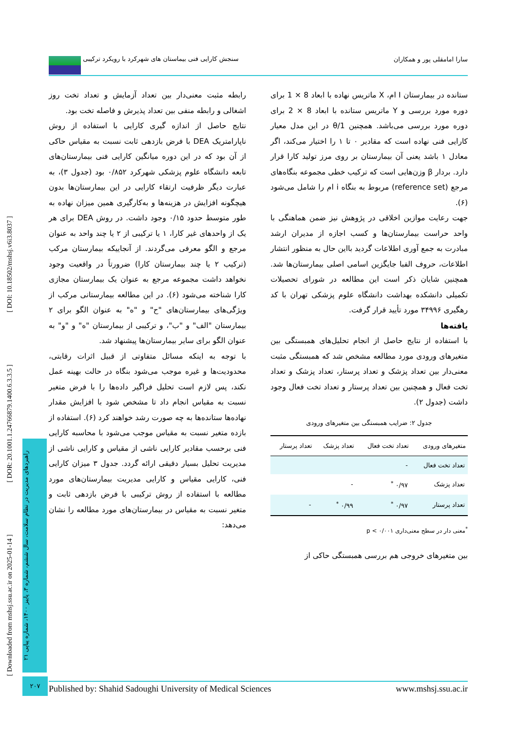سارا امامقلی پور و همکاران سنجش کارایی فنی بیماستان های شهرکرد با رویکرد ترکیبی
ستانده در بیمارستان I ام، X ماتریس نهاده با ابعاد 8 × 1 برای دوره مورد بررسی و Y ماتریس ستانده با ابعاد 8 × 2 برای دوره مورد بررسی می‌باشد. همچنین 1/θ در این مدل معیار کارایی فنی نهاده است که مقادیر ۰ تا ۱ را اختیار می‌کند، اگر معادل ۱ باشد یعنی آن بیمارستان بر روی مرز تولید کارا قرار دارد. بردار β وزن‌هایی است که ترکیب خطی مجموعه بنگاه‌های مرجع (reference set) مربوط به بنگاه i ام را شامل می‌شود (۶).
جهت رعایت موازین اخلاقی در پژوهش نیز ضمن هماهنگی با واحد حراست بیمارستان‌ها و کسب اجازه از مدیران ارشد مبادرت به جمع آوری اطلاعات گردید بااین حال به منظور انتشار اطلاعات، حروف الفبا جایگزین اسامی اصلی بیمارستان‌ها شد. همچنین شایان ذکر است این مطالعه در شورای تحصیلات تکمیلی دانشکده بهداشت دانشگاه علوم پزشکی تهران با کد رهگیری ۳۴۹۹۶ مورد تأیید قرار گرفت.
یافته‌ها
با استفاده از نتایج حاصل از انجام تحلیل‌های همبستگی بین متغیرهای ورودی مورد مطالعه مشخص شد که همبستگی مثبت معنی‌دار بین تعداد پزشک و تعداد پرستار، تعداد پزشک و تعداد تخت فعال و همچنین بین تعداد پرستار و تعداد تخت فعال وجود داشت (جدول ۲).
جدول ۲: ضرایب همبستگی بین متغیرهای ورودی
| متغیرهای ورودی | تعداد تخت فعال | تعداد پزشک | تعداد پرستار |
| --- | --- | --- | --- |
| تعداد تخت فعال | - | | |
| تعداد پزشک | ۰/۹۷ <sup>*</sup> | - | |
| تعداد پرستار | ۰/۹۷ <sup>*</sup> | ۰/۹۹ <sup>*</sup> | - |
<sup>*</sup> معنی دار در سطح معنی‌داری ۰/۰۰۱ > p
بین متغیرهای خروجی هم بررسی همبستگی حاکی از
رابطه مثبت معنی‌دار بین تعداد آزمایش و تعداد تخت روز اشغالی و رابطه منفی بین تعداد پذیرش و فاصله تخت بود.
نتایج حاصل از اندازه گیری کارایی با استفاده از روش ناپارامتریک DEA با فرض بازدهی ثابت نسبت به مقیاس حاکی از آن بود که در این دوره میانگین کارایی فنی بیمارستان‌های تابعه دانشگاه علوم پزشکی شهرکرد ۰/۸۵۲ بود (جدول ۳)، به عبارت دیگر ظرفیت ارتقاء کارایی در این بیمارستان‌ها بدون هیچگونه افزایش در هزینه‌ها و به‌کارگیری همین میزان نهاده به طور متوسط حدود ۰/۱۵ وجود داشت. در روش DEA برای هر یک از واحدهای غیر کارا، ۱ یا ترکیبی از ۲ یا چند واحد به عنوان مرجع و الگو معرفی می‌گردند. از آنجاییکه بیمارستان مرکب (ترکیب ۲ یا چند بیمارستان کارا) ضرورتاً در واقعیت وجود نخواهد داشت مجموعه مرجع به عنوان یک بیمارستان مجازی کارا شناخته می‌شود (۶). در این مطالعه بیمارستانی مرکب از ویژگی‌های بیمارستان‌های "ح" و "ه" به عنوان الگو برای ۲ بیمارستان "الف" و "ب"، و ترکیبی از بیمارستان "ه" و "و" به عنوان الگو برای سایر بیمارستان‌ها پیشنهاد شد.
با توجه به اینکه مسائل متفاوتی از قبیل اثرات رقابتی، محدودیت‌ها و غیره موجب می‌شود بنگاه در حالت بهینه عمل نکند، پس لازم است تحلیل فراگیر داده‌ها را با فرض متغیر نسبت به مقیاس انجام داد تا مشخص شود با افزایش مقدار نهاده‌ها ستانده‌ها به چه صورت رشد خواهند کرد (۶). استفاده از بازده متغیر نسبت به مقیاس موجب می‌شود با محاسبه کارایی فنی برحسب مقادیر کارایی ناشی از مقیاس و کارایی ناشی از مدیریت تحلیل بسیار دقیقی ارائه گردد. جدول ۳ میزان کارایی فنی، کارایی مقیاس و کارایی مدیریت بیمارستان‌های مورد مطالعه با استفاده از روش ترکیبی با فرض بازدهی ثابت و متغیر نسبت به مقیاس در بیمارستان‌های مورد مطالعه را نشان می‌دهد:
[ Downloaded from mshsj.ssu.ac.ir on 2025-01-14 ] [ DOR: 20.1001.1.24766879.1400.6.3.3.5 ] [ DOI: 10.18502/mshsj.v6i3.8037 ]
راهبردهای مدیریت در نظام سلامت، سال ششم، شماره ۳، پاییز ۱۴۰۰، شماره پیاپی ۲۱
۲۰۷
Published by: Shahid Sadoughi University of Medical Sciences www.mshsj.ssu.ac.ir